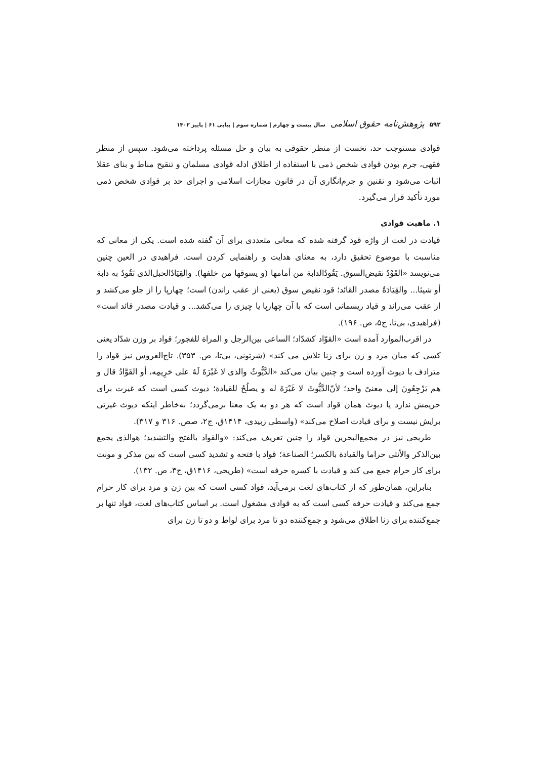۵۹۲ پژوهش‌نامه حقوق اسلامی سال بیست و چهارم | شماره سوم | پیاپی ۶۱ | پاییز ۱۴۰۲
قوادی مستوجب حد، نخست از منظر حقوقی به بیان و حل مسئله پرداخته می‌شود. سپس از منظر فقهی، جرم بودن قوادی شخص ذمی با استفاده از اطلاق ادله قوادی مسلمان و تنقیح مناط و بنای عقلا اثبات می‌شود و تقنین و جرم‌انگاری آن در قانون مجازات اسلامی و اجرای حد بر قوادی شخص ذمی مورد تأکید قرار می‌گیرد.
۱. ماهیت قوادی
قیادت در لغت از واژه قود گرفته شده که معانی متعددی برای آن گفته شده است. یکی از معانی که مناسبت با موضوع تحقیق دارد، به معنای هدایت و راهنمایی کردن است. فراهیدی در العین چنین می‌نویسد «القَوْدُ نقیض‌السوق. یَقُودُالدابة من أمامها (و یسوقها من خلفها). والقِیَادُالحبل‌الذی تَقُودُ به دابة أو شیئا... والقِیَادَةُ مصدر القائد؛ قود نقیض سوق (یعنی از عقب راندن) است؛ چهارپا را از جلو می‌کشد و از عقب می‌راند و قیاد ریسمانی است که با آن چهارپا یا چیزی را می‌کشد... و قیادت مصدر قائد است» (فراهیدی، بی‌تا، ج۵، ص. ۱۹۶).
در اقرب‌الموارد آمده است «القوّاد کشدّاد؛ الساعی بین‌الرجل و المراة للفجور؛ قواد بر وزن شدّاد یعنی کسی که میان مرد و زن برای زنا تلاش می کند» (شرتونی، بی‌تا، ص. ۳۵۳). تاج‌العروس نیز قواد را مترادف با دیوث آورده است و چنین بیان می‌کند «الدَّیُّوثُ والذی لا غَیْرَةَ لَهُ علی حَرِیمِه، أو القَوَّادُ قال و هم یَرْجِعُونَ إلی معنیً واحد؛ لأنّ‌الدَّیُّوثَ لا غَیْرَةَ له و یصلُحُ للقیادة؛ دیوث کسی است که غیرت برای حریمش ندارد یا دیوث همان قواد است که هر دو به یک معنا برمی‌گردد؛ به‌خاطر اینکه دیوث غیرتی برایش نیست و برای قیادت اصلاح می‌کند» (واسطی زبیدی، ۱۴۱۴ق، ج۲، صص. ۳۱۶ و ۳۱۷).
طریحی نیز در مجمع‌البحرین قواد را چنین تعریف می‌کند: «والقواد بالفتح والتشدید؛ هوالذی یجمع بین‌الذکر والأنثی حراما والقیادة بالکسر؛ الصناعة؛ قواد با فتحه و تشدید کسی است که بین مذکر و مونث برای کار حرام جمع می کند و قیادت با کسره حرفه است» (طریحی، ۱۴۱۶ق، ج۳، ص. ۱۳۲).
بنابراین، همان‌طور که از کتاب‌های لغت برمی‌آید، قواد کسی است که بین زن و مرد برای کار حرام جمع می‌کند و قیادت حرفه کسی است که به قوادی مشغول است. بر اساس کتاب‌های لغت، قواد تنها بر جمع‌کننده برای زنا اطلاق می‌شود و جمع‌کننده دو تا مرد برای لواط و دو تا زن برای